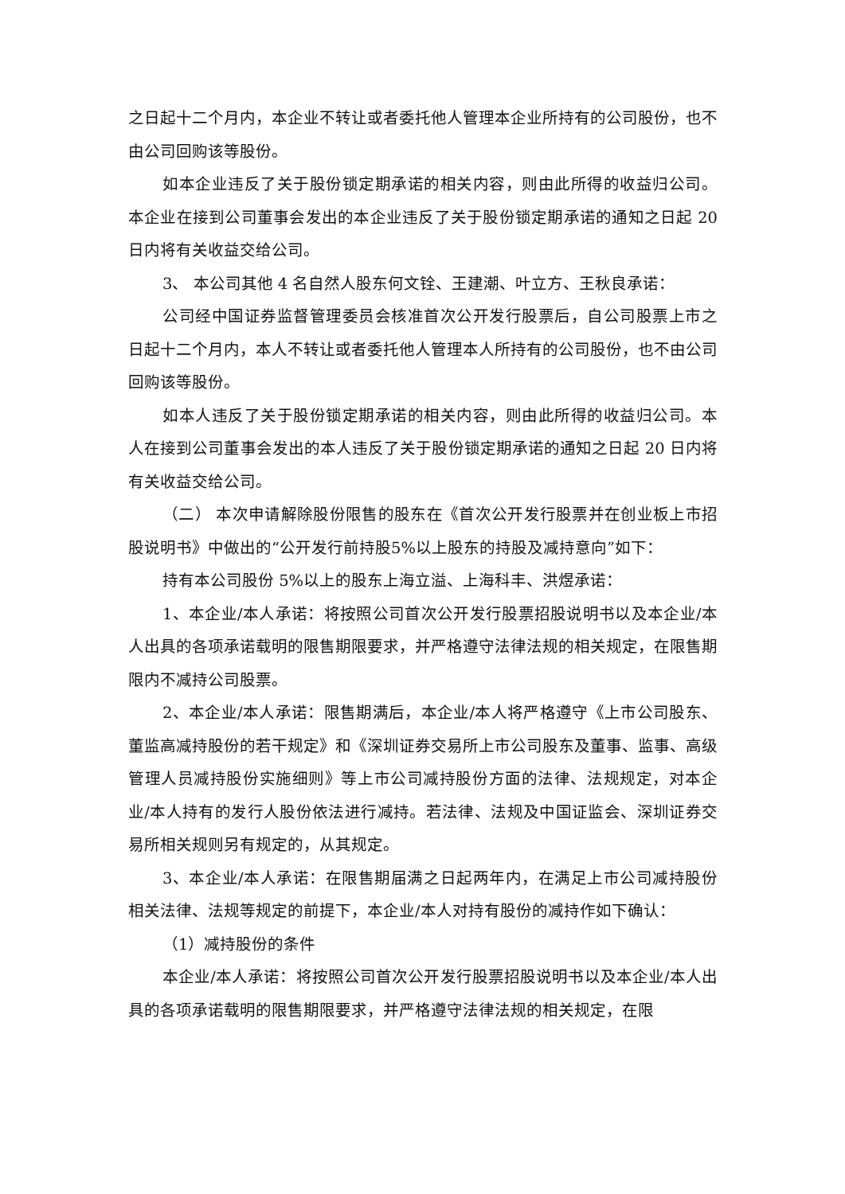之日起十二个月内，本企业不转让或者委托他人管理本企业所持有的公司股份，也不由公司回购该等股份。
如本企业违反了关于股份锁定期承诺的相关内容，则由此所得的收益归公司。本企业在接到公司董事会发出的本企业违反了关于股份锁定期承诺的通知之日起 20 日内将有关收益交给公司。
3、 本公司其他 4 名自然人股东何文铨、王建潮、叶立方、王秋良承诺：
公司经中国证券监督管理委员会核准首次公开发行股票后，自公司股票上市之日起十二个月内，本人不转让或者委托他人管理本人所持有的公司股份，也不由公司回购该等股份。
如本人违反了关于股份锁定期承诺的相关内容，则由此所得的收益归公司。本人在接到公司董事会发出的本人违反了关于股份锁定期承诺的通知之日起 20 日内将有关收益交给公司。
（二） 本次申请解除股份限售的股东在《首次公开发行股票并在创业板上市招股说明书》中做出的“公开发行前持股5%以上股东的持股及减持意向”如下：
持有本公司股份 5%以上的股东上海立溢、上海科丰、洪煜承诺：
1、本企业/本人承诺：将按照公司首次公开发行股票招股说明书以及本企业/本人出具的各项承诺载明的限售期限要求，并严格遵守法律法规的相关规定，在限售期限内不减持公司股票。
2、本企业/本人承诺：限售期满后，本企业/本人将严格遵守《上市公司股东、董监高减持股份的若干规定》和《深圳证券交易所上市公司股东及董事、监事、高级管理人员减持股份实施细则》等上市公司减持股份方面的法律、法规规定，对本企业/本人持有的发行人股份依法进行减持。若法律、法规及中国证监会、深圳证券交易所相关规则另有规定的，从其规定。
3、本企业/本人承诺：在限售期届满之日起两年内，在满足上市公司减持股份相关法律、法规等规定的前提下，本企业/本人对持有股份的减持作如下确认：
（1）减持股份的条件
本企业/本人承诺：将按照公司首次公开发行股票招股说明书以及本企业/本人出具的各项承诺载明的限售期限要求，并严格遵守法律法规的相关规定，在限